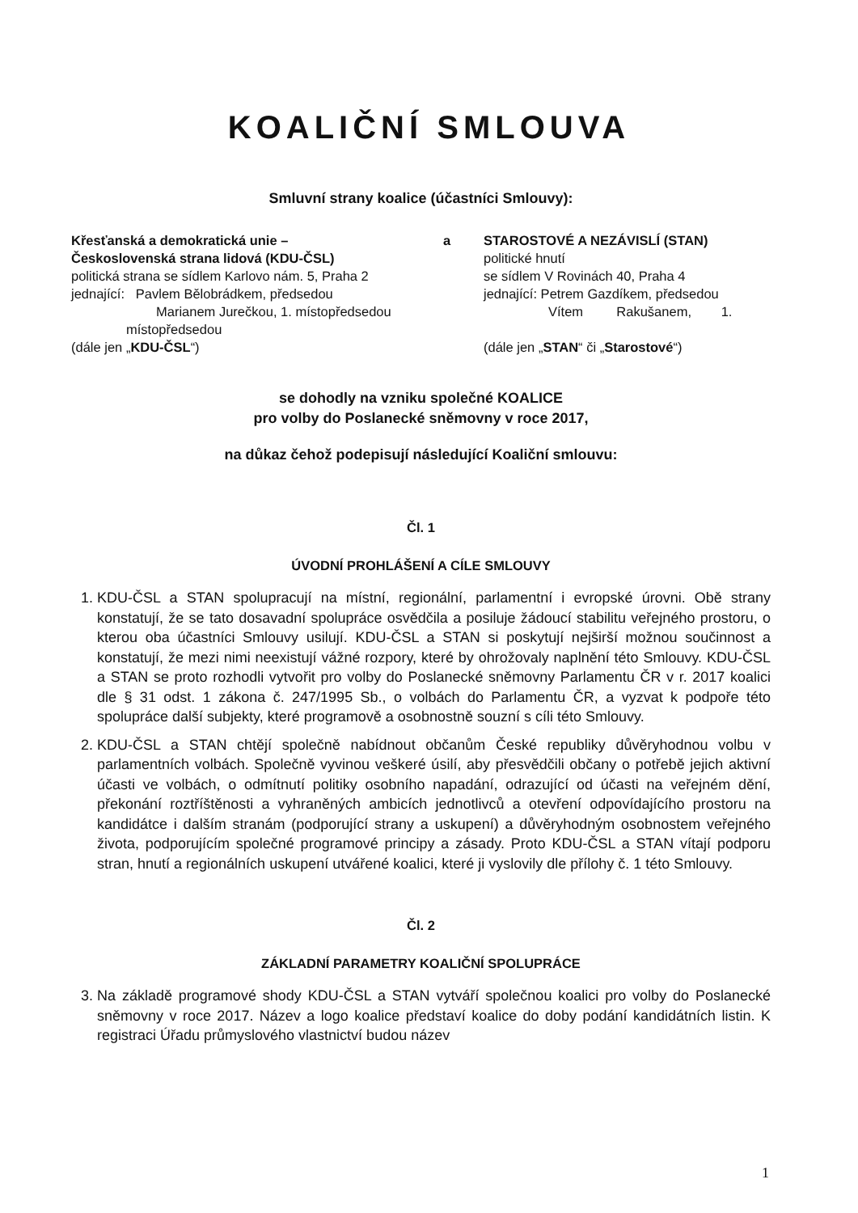KOALIČNÍ SMLOUVA
Smluvní strany koalice (účastníci Smlouvy):
Křesťanská a demokratická unie –
Československá strana lidová (KDU-ČSL)
politická strana se sídlem Karlovo nám. 5, Praha 2
jednající: Pavlem Bělobrádkem, předsedou
Marianem Jurečkou, 1. místopředsedou
místopředsedou
(dále jen „KDU-ČSL“)
a STAROSTOVÉ A NEZÁVISLÍ (STAN)
politické hnutí
se sídlem V Rovinách 40, Praha 4
jednající: Petrem Gazdíkem, předsedou
Vítem Rakušanem, 1.
(dále jen „STAN“ či „Starostové“)
se dohodly na vzniku společné KOALICE
pro volby do Poslanecké sněmovny v roce 2017,
na důkaz čehož podepisují následující Koaliční smlouvu:
Čl. 1
ÚVODNÍ PROHLÁŠENÍ A CÍLE SMLOUVY
1. KDU-ČSL a STAN spolupracují na místní, regionální, parlamentní i evropské úrovni. Obě strany konstatují, že se tato dosavadní spolupráce osvědčila a posiluje žádoucí stabilitu veřejného prostoru, o kterou oba účastníci Smlouvy usilují. KDU-ČSL a STAN si poskytují nejširší možnou součinnost a konstatují, že mezi nimi neexistují vážné rozpory, které by ohrožovaly naplnění této Smlouvy. KDU-ČSL a STAN se proto rozhodli vytvořit pro volby do Poslanecké sněmovny Parlamentu ČR v r. 2017 koalici dle § 31 odst. 1 zákona č. 247/1995 Sb., o volbách do Parlamentu ČR, a vyzvat k podpoře této spolupráce další subjekty, které programově a osobnostně souzní s cíli této Smlouvy.
2. KDU-ČSL a STAN chtějí společně nabídnout občanům České republiky důvěryhodnou volbu v parlamentních volbách. Společně vyvinou veškeré úsilí, aby přesvědčili občany o potřebě jejich aktivní účasti ve volbách, o odmítnutí politiky osobního napadání, odrazující od účasti na veřejném dění, překonání roztříštěnosti a vyhraněných ambicích jednotlivců a otevření odpovídajícího prostoru na kandidátce i dalším stranám (podporující strany a uskupení) a důvěryhodným osobnostem veřejného života, podporujícím společné programové principy a zásady. Proto KDU-ČSL a STAN vítají podporu stran, hnutí a regionálních uskupení utvářené koalici, které ji vyslovily dle přílohy č. 1 této Smlouvy.
Čl. 2
ZÁKLADNÍ PARAMETRY KOALIČNÍ SPOLUPRÁCE
3. Na základě programové shody KDU-ČSL a STAN vytváří společnou koalici pro volby do Poslanecké sněmovny v roce 2017. Název a logo koalice představí koalice do doby podání kandidátních listin. K registraci Úřadu průmyslového vlastnictví budou název
1